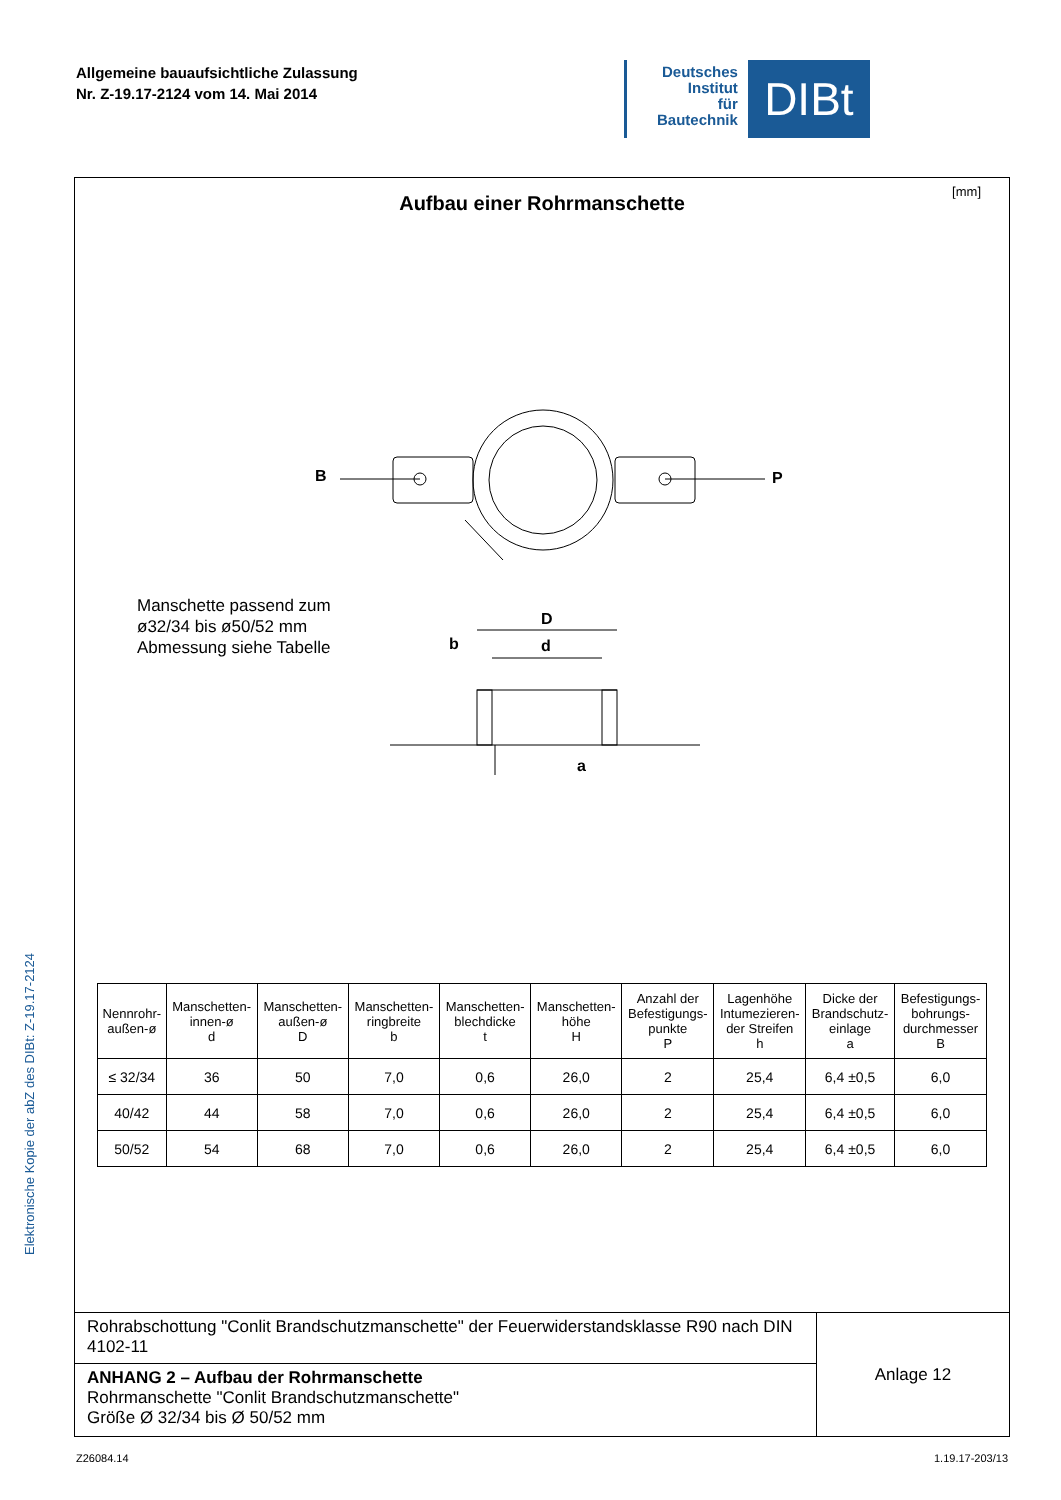Allgemeine bauaufsichtliche Zulassung
Nr. Z-19.17-2124 vom 14. Mai 2014
Deutsches
Institut
für
Bautechnik
DIBt
Elektronische Kopie der abZ des DIBt: Z-19.17-2124
[mm]
Aufbau einer Rohrmanschette
B P
D
b d
a
Manschette passend zum
ø32/34 bis ø50/52 mm
Abmessung siehe Tabelle
| Nennrohr- außen-ø | Manschetten- innen-ø d | Manschetten- außen-ø D | Manschetten- ringbreite b | Manschetten- blechdicke t | Manschetten- höhe H | Anzahl der Befestigungs- punkte P | Lagenhöhe Intumezieren- der Streifen h | Dicke der Brandschutz- einlage a | Befestigungs- bohrungs- durchmesser B |
| --- | --- | --- | --- | --- | --- | --- | --- | --- | --- |
| ≤ 32/34 | 36 | 50 | 7,0 | 0,6 | 26,0 | 2 | 25,4 | 6,4 ±0,5 | 6,0 |
| 40/42 | 44 | 58 | 7,0 | 0,6 | 26,0 | 2 | 25,4 | 6,4 ±0,5 | 6,0 |
| 50/52 | 54 | 68 | 7,0 | 0,6 | 26,0 | 2 | 25,4 | 6,4 ±0,5 | 6,0 |
| Rohrabschottung "Conlit Brandschutzmanschette" der Feuerwiderstandsklasse R90 nach DIN 4102-11 | Anlage 12 |
| ANHANG 2 – Aufbau der Rohrmanschette Rohrmanschette "Conlit Brandschutzmanschette" Größe Ø 32/34 bis Ø 50/52 mm | |
Z26084.14 1.19.17-203/13